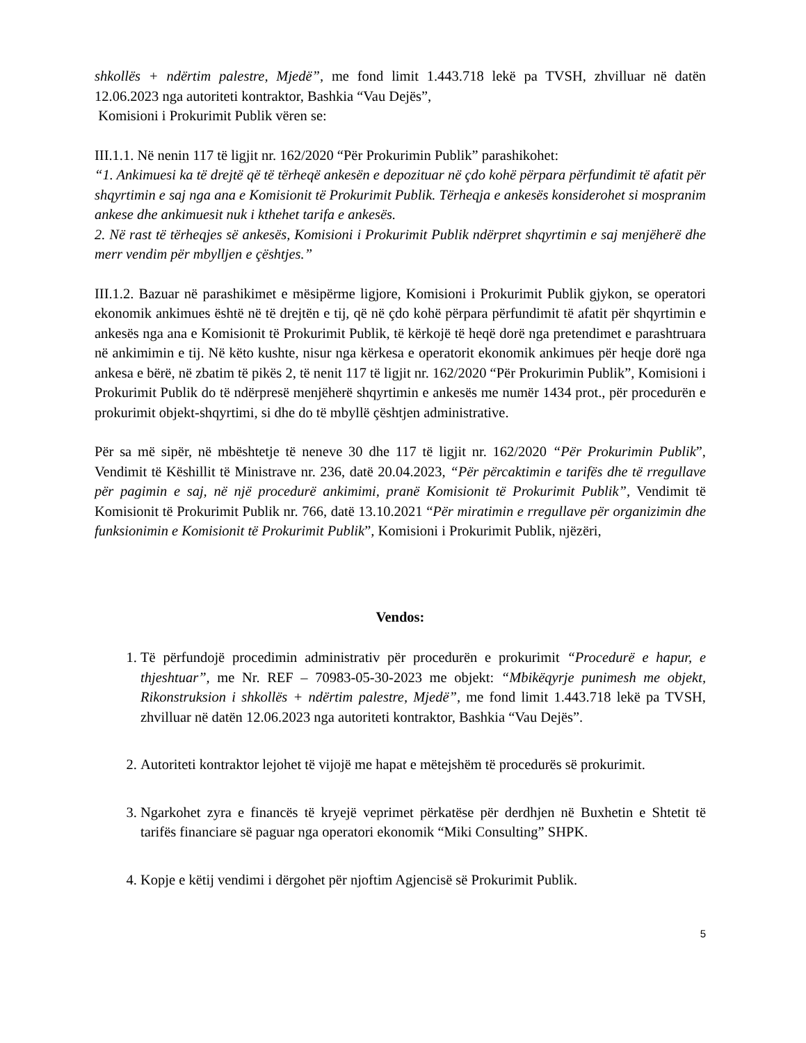shkollës + ndërtim palestre, Mjedë”, me fond limit 1.443.718 lekë pa TVSH, zhvilluar në datën 12.06.2023 nga autoriteti kontraktor, Bashkia “Vau Dejës”,
Komisioni i Prokurimit Publik vëren se:
III.1.1. Në nenin 117 të ligjit nr. 162/2020 “Për Prokurimin Publik” parashikohet:
“1. Ankimuesi ka të drejtë që të tërheqë ankesën e depozituar në çdo kohë përpara përfundimit të afatit për shqyrtimin e saj nga ana e Komisionit të Prokurimit Publik. Tërheqja e ankesës konsiderohet si mospranim ankese dhe ankimuesit nuk i kthehet tarifa e ankesës.
2. Në rast të tërheqjes së ankesës, Komisioni i Prokurimit Publik ndërpret shqyrtimin e saj menjëherë dhe merr vendim për mbylljen e çështjes.”
III.1.2. Bazuar në parashikimet e mësipërme ligjore, Komisioni i Prokurimit Publik gjykon, se operatori ekonomik ankimues është në të drejtën e tij, që në çdo kohë përpara përfundimit të afatit për shqyrtimin e ankesës nga ana e Komisionit të Prokurimit Publik, të kërkojë të heqë dorë nga pretendimet e parashtruara në ankimimin e tij. Në këto kushte, nisur nga kërkesa e operatorit ekonomik ankimues për heqje dorë nga ankesa e bërë, në zbatim të pikës 2, të nenit 117 të ligjit nr. 162/2020 “Për Prokurimin Publik”, Komisioni i Prokurimit Publik do të ndërpresë menjëherë shqyrtimin e ankesës me numër 1434 prot., për procedurën e prokurimit objekt-shqyrtimi, si dhe do të mbyllë çështjen administrative.
Për sa më sipër, në mbështetje të neneve 30 dhe 117 të ligjit nr. 162/2020 “Për Prokurimin Publik”, Vendimit të Këshillit të Ministrave nr. 236, datë 20.04.2023, “Për përcaktimin e tarifës dhe të rregullave për pagimin e saj, në një procedurë ankimimi, pranë Komisionit të Prokurimit Publik”, Vendimit të Komisionit të Prokurimit Publik nr. 766, datë 13.10.2021 “Për miratimin e rregullave për organizimin dhe funksionimin e Komisionit të Prokurimit Publik”, Komisioni i Prokurimit Publik, njëzëri,
Vendos:
1. Të përfundojë procedimin administrativ për procedurën e prokurimit “Procedurë e hapur, e thjeshtuar”, me Nr. REF – 70983-05-30-2023 me objekt: “Mbikëqyrje punimesh me objekt, Rikonstruksion i shkollës + ndërtim palestre, Mjedë”, me fond limit 1.443.718 lekë pa TVSH, zhvilluar në datën 12.06.2023 nga autoriteti kontraktor, Bashkia “Vau Dejës”.
2. Autoriteti kontraktor lejohet të vijojë me hapat e mëtejshëm të procedurës së prokurimit.
3. Ngarkohet zyra e financës të kryejë veprimet përkatëse për derdhjen në Buxhetin e Shtetit të tarifës financiare së paguar nga operatori ekonomik “Miki Consulting” SHPK.
4. Kopje e këtij vendimi i dërgohet për njoftim Agjencisë së Prokurimit Publik.
5